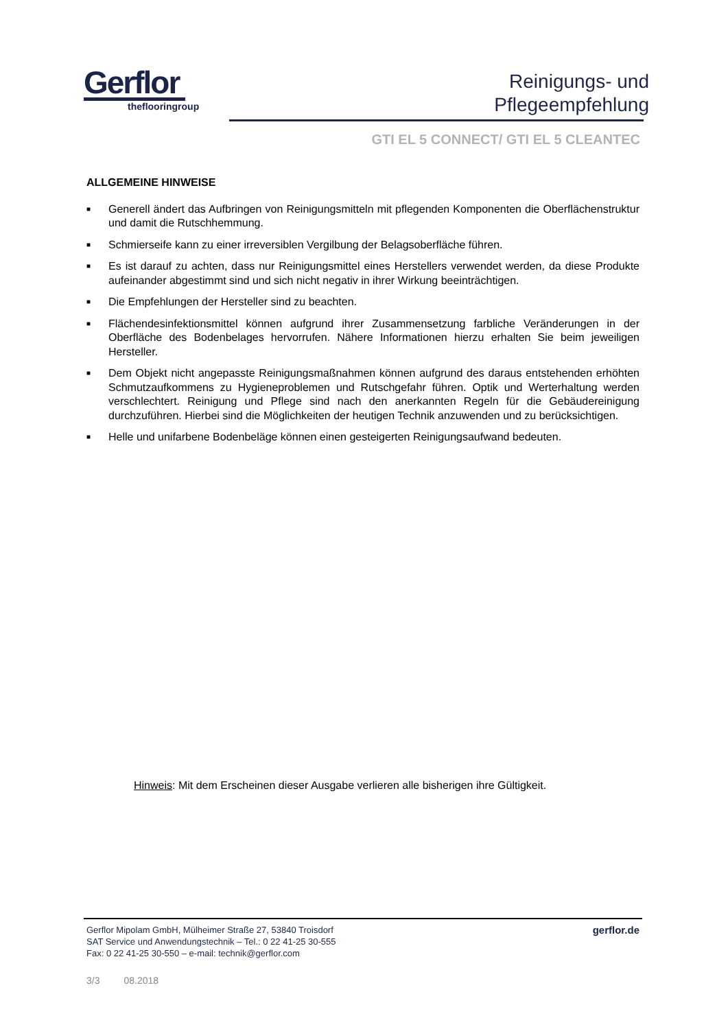Gerflor
theflooringroup
Reinigungs- und
Pflegeempfehlung
GTI EL 5 CONNECT/ GTI EL 5 CLEANTEC
ALLGEMEINE HINWEISE
■ Generell ändert das Aufbringen von Reinigungsmitteln mit pflegenden Komponenten die Oberflächenstruktur und damit die Rutschhemmung.
■ Schmierseife kann zu einer irreversiblen Vergilbung der Belagsoberfläche führen.
■ Es ist darauf zu achten, dass nur Reinigungsmittel eines Herstellers verwendet werden, da diese Produkte aufeinander abgestimmt sind und sich nicht negativ in ihrer Wirkung beeinträchtigen.
■ Die Empfehlungen der Hersteller sind zu beachten.
■ Flächendesinfektionsmittel können aufgrund ihrer Zusammensetzung farbliche Veränderungen in der Oberfläche des Bodenbelages hervorrufen. Nähere Informationen hierzu erhalten Sie beim jeweiligen Hersteller.
■ Dem Objekt nicht angepasste Reinigungsmaßnahmen können aufgrund des daraus entstehenden erhöhten Schmutzaufkommens zu Hygieneproblemen und Rutschgefahr führen. Optik und Werterhaltung werden verschlechtert. Reinigung und Pflege sind nach den anerkannten Regeln für die Gebäudereinigung durchzuführen. Hierbei sind die Möglichkeiten der heutigen Technik anzuwenden und zu berücksichtigen.
■ Helle und unifarbene Bodenbeläge können einen gesteigerten Reinigungsaufwand bedeuten.
Hinweis: Mit dem Erscheinen dieser Ausgabe verlieren alle bisherigen ihre Gültigkeit.
Gerflor Mipolam GmbH, Mülheimer Straße 27, 53840 Troisdorf
SAT Service und Anwendungstechnik – Tel.: 0 22 41-25 30-555
Fax: 0 22 41-25 30-550 – e-mail: technik@gerflor.com
gerflor.de
3/3 08.2018